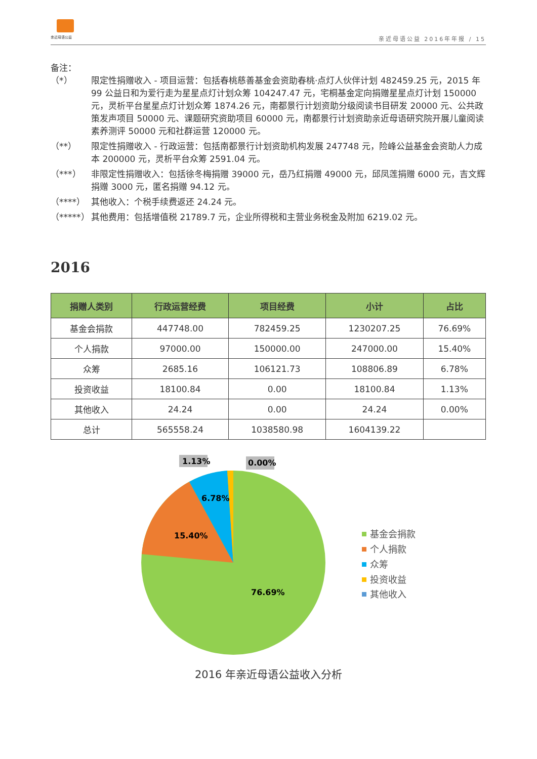亲近母语公益
亲近母语公益 2016年年报 / 15
备注：
（*） 限定性捐赠收入 - 项目运营：包括春桃慈善基金会资助春桃·点灯人伙伴计划 482459.25 元，2015 年 99 公益日和为爱行走为星星点灯计划众筹 104247.47 元，宅桐基金定向捐赠星星点灯计划 150000 元，灵析平台星星点灯计划众筹 1874.26 元，南都景行计划资助分级阅读书目研发 20000 元、公共政策发声项目 50000 元、课题研究资助项目 60000 元，南都景行计划资助亲近母语研究院开展儿童阅读素养测评 50000 元和社群运营 120000 元。
（**） 限定性捐赠收入 - 行政运营：包括南都景行计划资助机构发展 247748 元，险峰公益基金会资助人力成本 200000 元，灵析平台众筹 2591.04 元。
（***） 非限定性捐赠收入：包括徐冬梅捐赠 39000 元，岳乃红捐赠 49000 元，邱凤莲捐赠 6000 元，吉文辉捐赠 3000 元，匿名捐赠 94.12 元。
（****） 其他收入：个税手续费返还 24.24 元。
（*****） 其他费用：包括增值税 21789.7 元，企业所得税和主营业务税金及附加 6219.02 元。
2016
| 捐赠人类别 | 行政运营经费 | 项目经费 | 小计 | 占比 |
| --- | --- | --- | --- | --- |
| 基金会捐款 | 447748.00 | 782459.25 | 1230207.25 | 76.69% |
| 个人捐款 | 97000.00 | 150000.00 | 247000.00 | 15.40% |
| 众筹 | 2685.16 | 106121.73 | 108806.89 | 6.78% |
| 投资收益 | 18100.84 | 0.00 | 18100.84 | 1.13% |
| 其他收入 | 24.24 | 0.00 | 24.24 | 0.00% |
| 总计 | 565558.24 | 1038580.98 | 1604139.22 | |
1.13%
0.00%
6.78%
15.40%
76.69%
基金会捐款
个人捐款
众筹
投资收益
其他收入
2016 年亲近母语公益收入分析